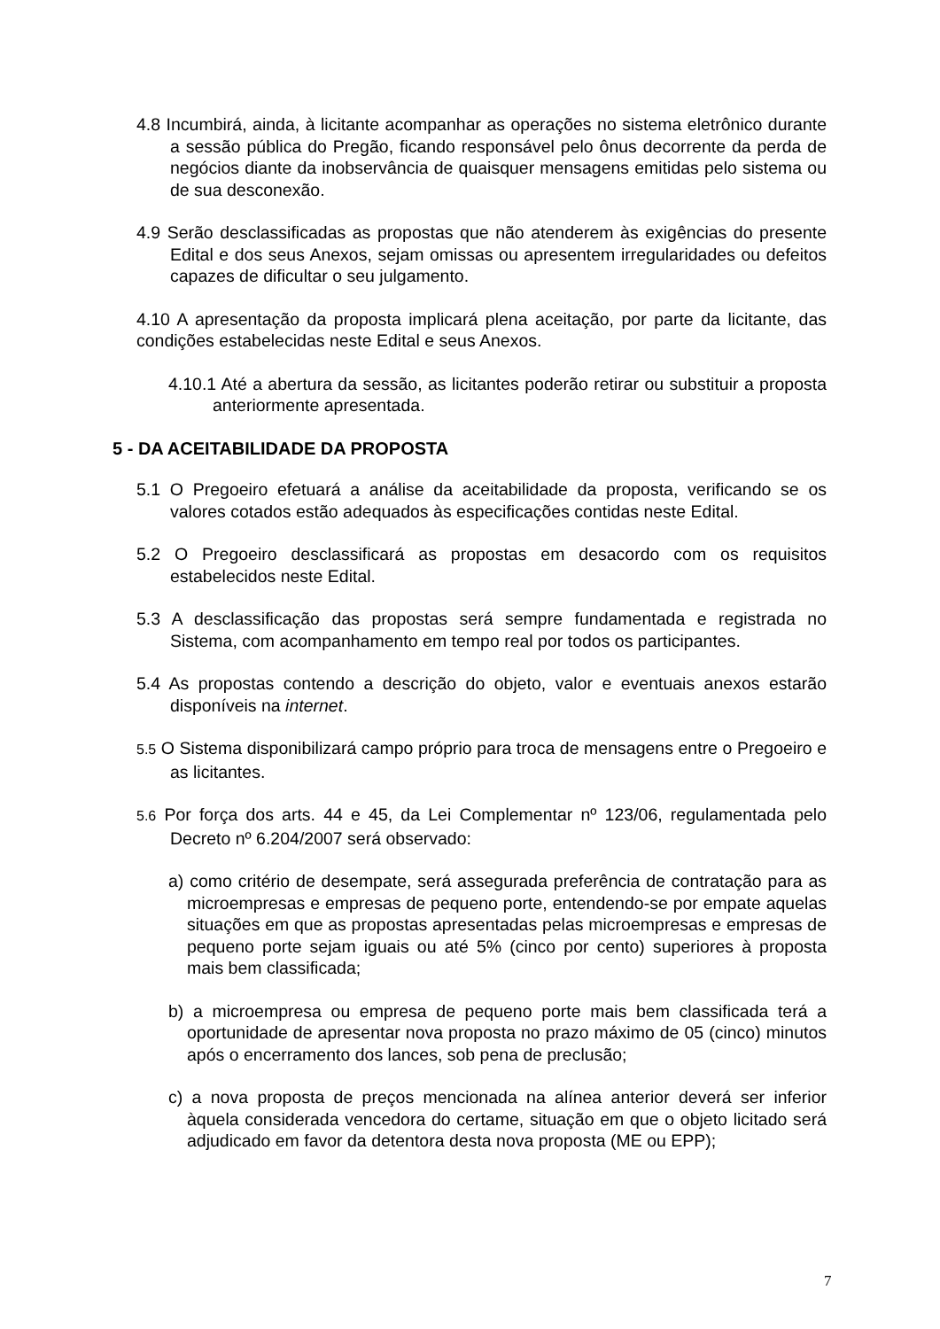4.8 Incumbirá, ainda, à licitante acompanhar as operações no sistema eletrônico durante a sessão pública do Pregão, ficando responsável pelo ônus decorrente da perda de negócios diante da inobservância de quaisquer mensagens emitidas pelo sistema ou de sua desconexão.
4.9 Serão desclassificadas as propostas que não atenderem às exigências do presente Edital e dos seus Anexos, sejam omissas ou apresentem irregularidades ou defeitos capazes de dificultar o seu julgamento.
4.10 A apresentação da proposta implicará plena aceitação, por parte da licitante, das condições estabelecidas neste Edital e seus Anexos.
4.10.1 Até a abertura da sessão, as licitantes poderão retirar ou substituir a proposta anteriormente apresentada.
5 - DA ACEITABILIDADE DA PROPOSTA
5.1 O Pregoeiro efetuará a análise da aceitabilidade da proposta, verificando se os valores cotados estão adequados às especificações contidas neste Edital.
5.2 O Pregoeiro desclassificará as propostas em desacordo com os requisitos estabelecidos neste Edital.
5.3 A desclassificação das propostas será sempre fundamentada e registrada no Sistema, com acompanhamento em tempo real por todos os participantes.
5.4 As propostas contendo a descrição do objeto, valor e eventuais anexos estarão disponíveis na internet.
5.5 O Sistema disponibilizará campo próprio para troca de mensagens entre o Pregoeiro e as licitantes.
5.6 Por força dos arts. 44 e 45, da Lei Complementar nº 123/06, regulamentada pelo Decreto nº 6.204/2007 será observado:
a) como critério de desempate, será assegurada preferência de contratação para as microempresas e empresas de pequeno porte, entendendo-se por empate aquelas situações em que as propostas apresentadas pelas microempresas e empresas de pequeno porte sejam iguais ou até 5% (cinco por cento) superiores à proposta mais bem classificada;
b) a microempresa ou empresa de pequeno porte mais bem classificada terá a oportunidade de apresentar nova proposta no prazo máximo de 05 (cinco) minutos após o encerramento dos lances, sob pena de preclusão;
c) a nova proposta de preços mencionada na alínea anterior deverá ser inferior àquela considerada vencedora do certame, situação em que o objeto licitado será adjudicado em favor da detentora desta nova proposta (ME ou EPP);
7